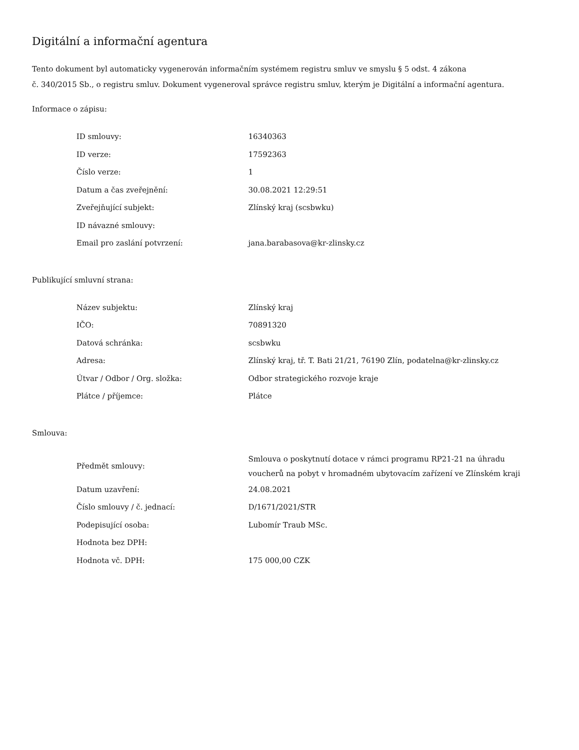Digitální a informační agentura
Tento dokument byl automaticky vygenerován informačním systémem registru smluv ve smyslu § 5 odst. 4 zákona
č. 340/2015 Sb., o registru smluv. Dokument vygeneroval správce registru smluv, kterým je Digitální a informační agentura.
Informace o zápisu:
| ID smlouvy: | 16340363 |
| ID verze: | 17592363 |
| Číslo verze: | 1 |
| Datum a čas zveřejnění: | 30.08.2021 12:29:51 |
| Zveřejňující subjekt: | Zlínský kraj (scsbwku) |
| ID návazné smlouvy: | |
| Email pro zaslání potvrzení: | jana.barabasova@kr-zlinsky.cz |
Publikující smluvní strana:
| Název subjektu: | Zlínský kraj |
| IČO: | 70891320 |
| Datová schránka: | scsbwku |
| Adresa: | Zlínský kraj, tř. T. Bati 21/21, 76190 Zlín, podatelna@kr-zlinsky.cz |
| Útvar / Odbor / Org. složka: | Odbor strategického rozvoje kraje |
| Plátce / příjemce: | Plátce |
Smlouva:
| Předmět smlouvy: | Smlouva o poskytnutí dotace v rámci programu RP21-21 na úhradu voucherů na pobyt v hromadném ubytovacím zařízení ve Zlínském kraji |
| Datum uzavření: | 24.08.2021 |
| Číslo smlouvy / č. jednací: | D/1671/2021/STR |
| Podepisující osoba: | Lubomír Traub MSc. |
| Hodnota bez DPH: | |
| Hodnota vč. DPH: | 175 000,00 CZK |